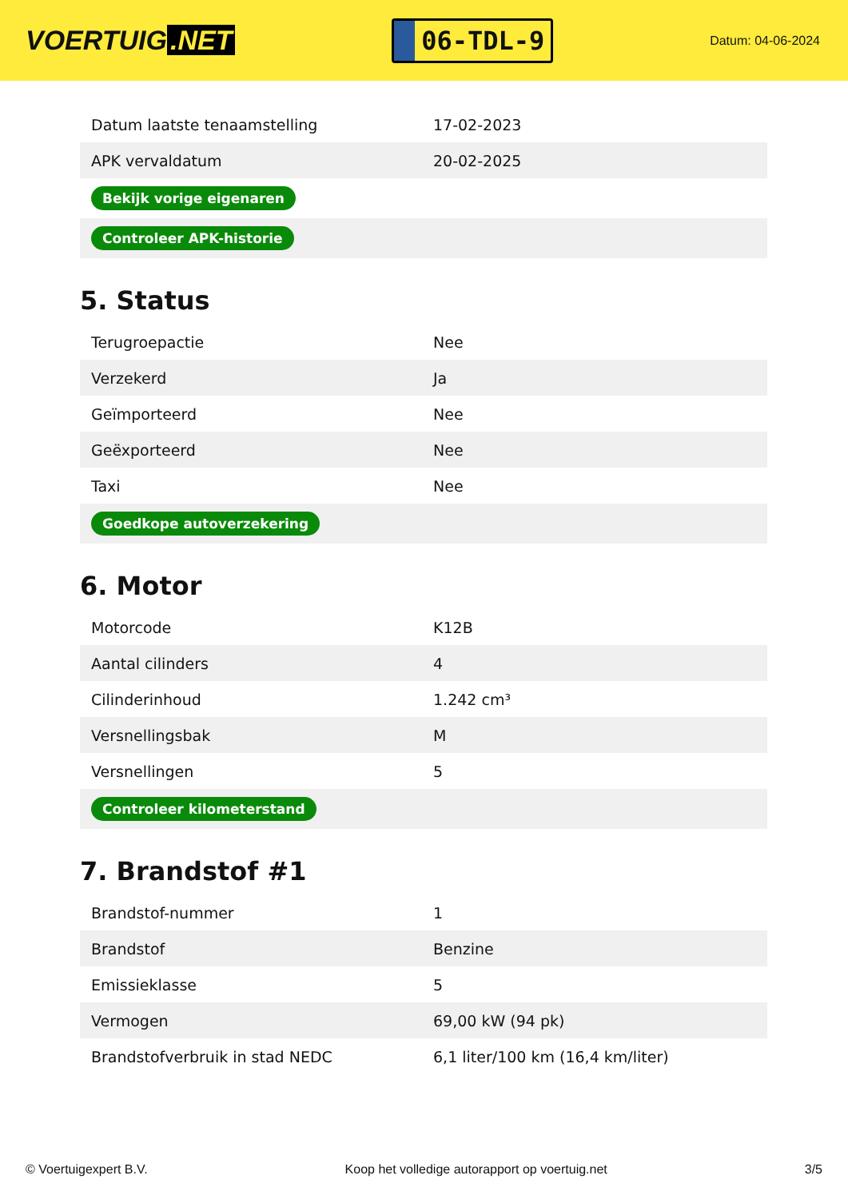VOERTUIG.NET
06-TDL-9
Datum: 04-06-2024
| Datum laatste tenaamstelling | 17-02-2023 |
| APK vervaldatum | 20-02-2025 |
| Bekijk vorige eigenaren | |
| Controleer APK-historie | |
5. Status
| Terugroepactie | Nee |
| Verzekerd | Ja |
| Geïmporteerd | Nee |
| Geëxporteerd | Nee |
| Taxi | Nee |
| Goedkope autoverzekering | |
6. Motor
| Motorcode | K12B |
| Aantal cilinders | 4 |
| Cilinderinhoud | 1.242 cm³ |
| Versnellingsbak | M |
| Versnellingen | 5 |
| Controleer kilometerstand | |
7. Brandstof #1
| Brandstof-nummer | 1 |
| Brandstof | Benzine |
| Emissieklasse | 5 |
| Vermogen | 69,00 kW (94 pk) |
| Brandstofverbruik in stad NEDC | 6,1 liter/100 km (16,4 km/liter) |
© Voertuigexpert B.V. Koop het volledige autorapport op voertuig.net 3/5